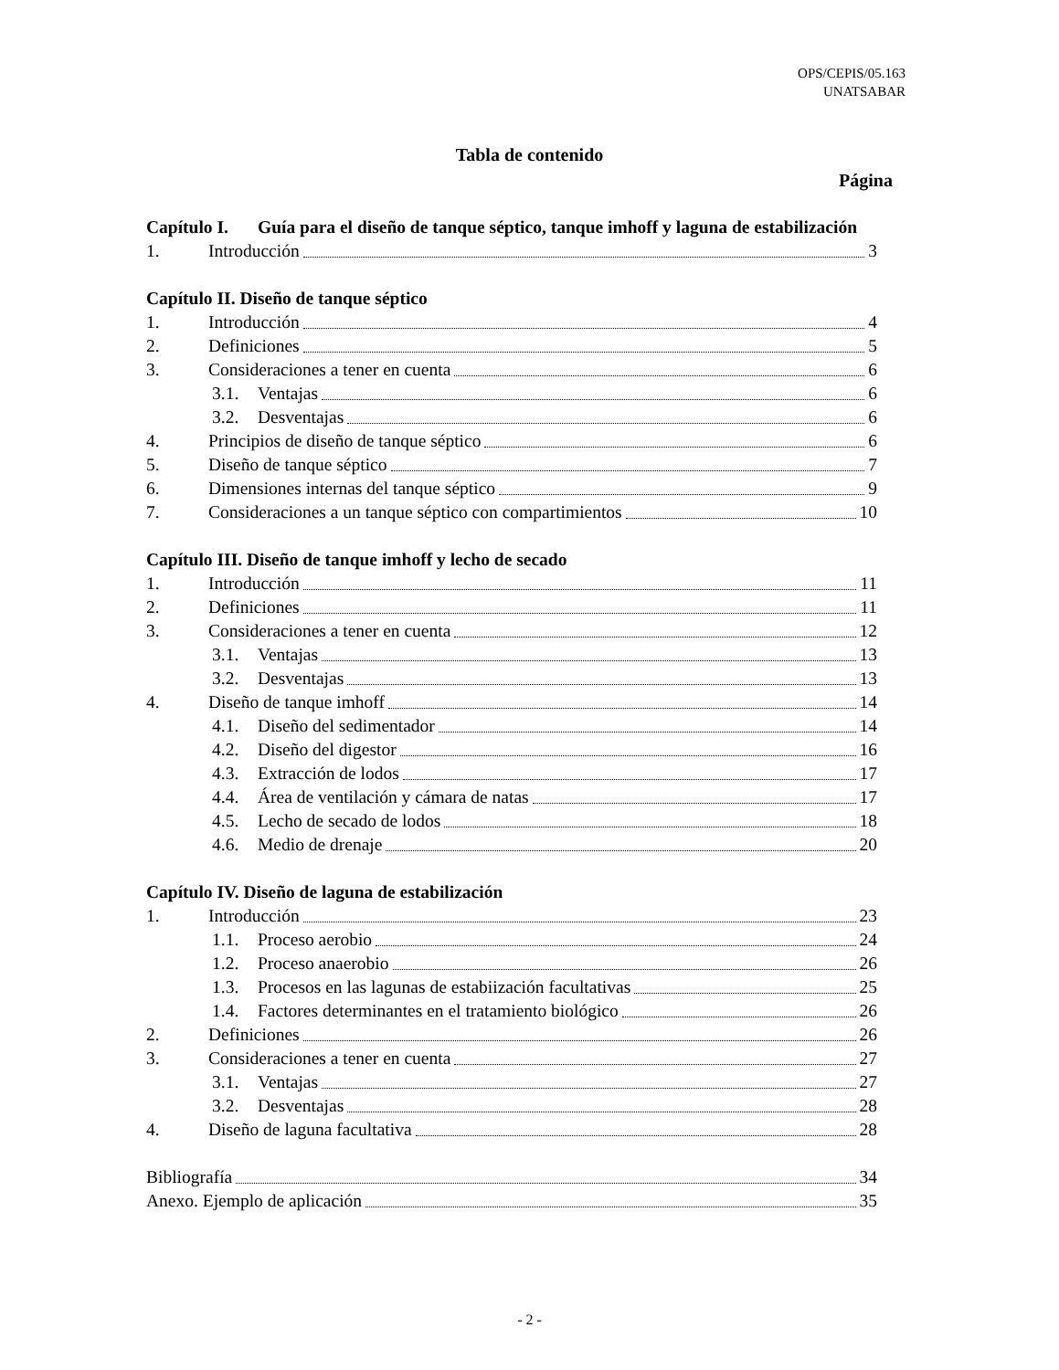OPS/CEPIS/05.163
UNATSABAR
Tabla de contenido
Página
Capítulo I. Guía para el diseño de tanque séptico, tanque imhoff y laguna de estabilización
1. Introducción 3
Capítulo II. Diseño de tanque séptico
1. Introducción 4
2. Definiciones 5
3. Consideraciones a tener en cuenta 6
3.1. Ventajas 6
3.2. Desventajas 6
4. Principios de diseño de tanque séptico 6
5. Diseño de tanque séptico 7
6. Dimensiones internas del tanque séptico 9
7. Consideraciones a un tanque séptico con compartimientos 10
Capítulo III. Diseño de tanque imhoff y lecho de secado
1. Introducción 11
2. Definiciones 11
3. Consideraciones a tener en cuenta 12
3.1. Ventajas 13
3.2. Desventajas 13
4. Diseño de tanque imhoff 14
4.1. Diseño del sedimentador 14
4.2. Diseño del digestor 16
4.3. Extracción de lodos 17
4.4. Área de ventilación y cámara de natas 17
4.5. Lecho de secado de lodos 18
4.6. Medio de drenaje 20
Capítulo IV. Diseño de laguna de estabilización
1. Introducción 23
1.1. Proceso aerobio 24
1.2. Proceso anaerobio 26
1.3. Procesos en las lagunas de estabiización facultativas 25
1.4. Factores determinantes en el tratamiento biológico 26
2. Definiciones 26
3. Consideraciones a tener en cuenta 27
3.1. Ventajas 27
3.2. Desventajas 28
4. Diseño de laguna facultativa 28
Bibliografía 34
Anexo. Ejemplo de aplicación 35
- 2 -